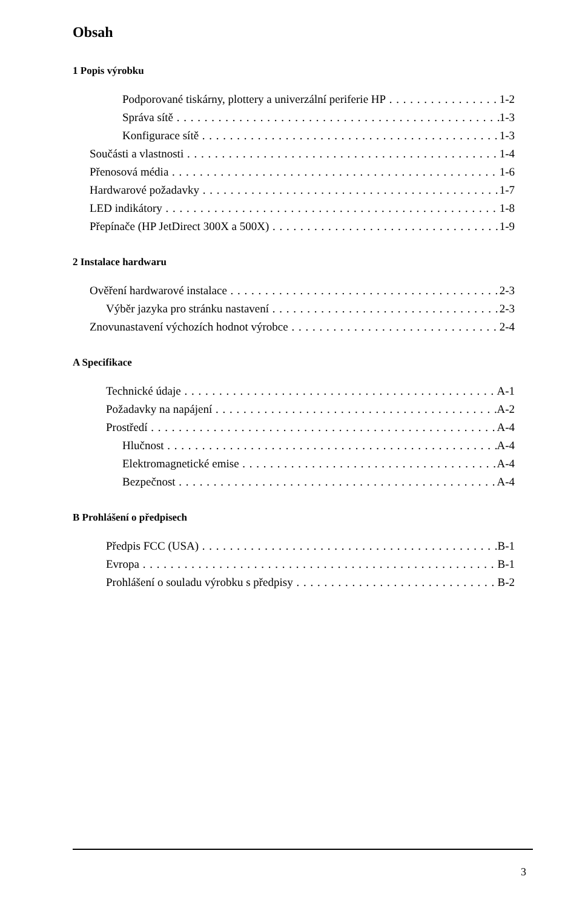Obsah
1 Popis výrobku
Podporované tiskárny, plottery a univerzální periferie HP 1-2
Správa sítě 1-3
Konfigurace sítě 1-3
Součásti a vlastnosti 1-4
Přenosová média 1-6
Hardwarové požadavky 1-7
LED indikátory 1-8
Přepínače (HP JetDirect 300X a 500X) 1-9
2 Instalace hardwaru
Ověření hardwarové instalace 2-3
Výběr jazyka pro stránku nastavení 2-3
Znovunastavení výchozích hodnot výrobce 2-4
A Specifikace
Technické údaje A-1
Požadavky na napájení A-2
Prostředí A-4
Hlučnost A-4
Elektromagnetické emise A-4
Bezpečnost A-4
B Prohlášení o předpisech
Předpis FCC (USA) B-1
Evropa B-1
Prohlášení o souladu výrobku s předpisy B-2
3